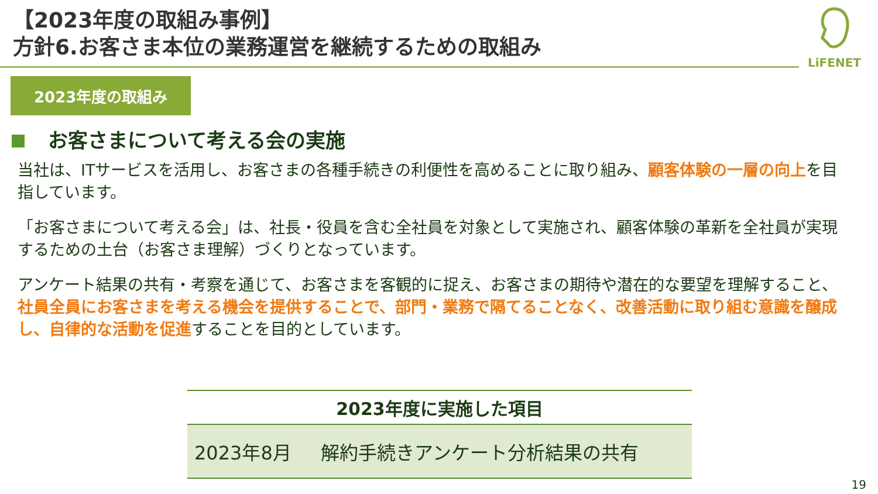【2023年度の取組み事例】
方針6.お客さま本位の業務運営を継続するための取組み
LiFENET
2023年度の取組み
お客さまについて考える会の実施
当社は、ITサービスを活用し、お客さまの各種手続きの利便性を高めることに取り組み、顧客体験の一層の向上を目指しています。
「お客さまについて考える会」は、社長・役員を含む全社員を対象として実施され、顧客体験の革新を全社員が実現するための土台（お客さま理解）づくりとなっています。
アンケート結果の共有・考察を通じて、お客さまを客観的に捉え、お客さまの期待や潜在的な要望を理解すること、社員全員にお客さまを考える機会を提供することで、部門・業務で隔てることなく、改善活動に取り組む意識を醸成し、自律的な活動を促進することを目的としています。
| 2023年度に実施した項目 | |
| --- | --- |
| 2023年8月 | 解約手続きアンケート分析結果の共有 |
19